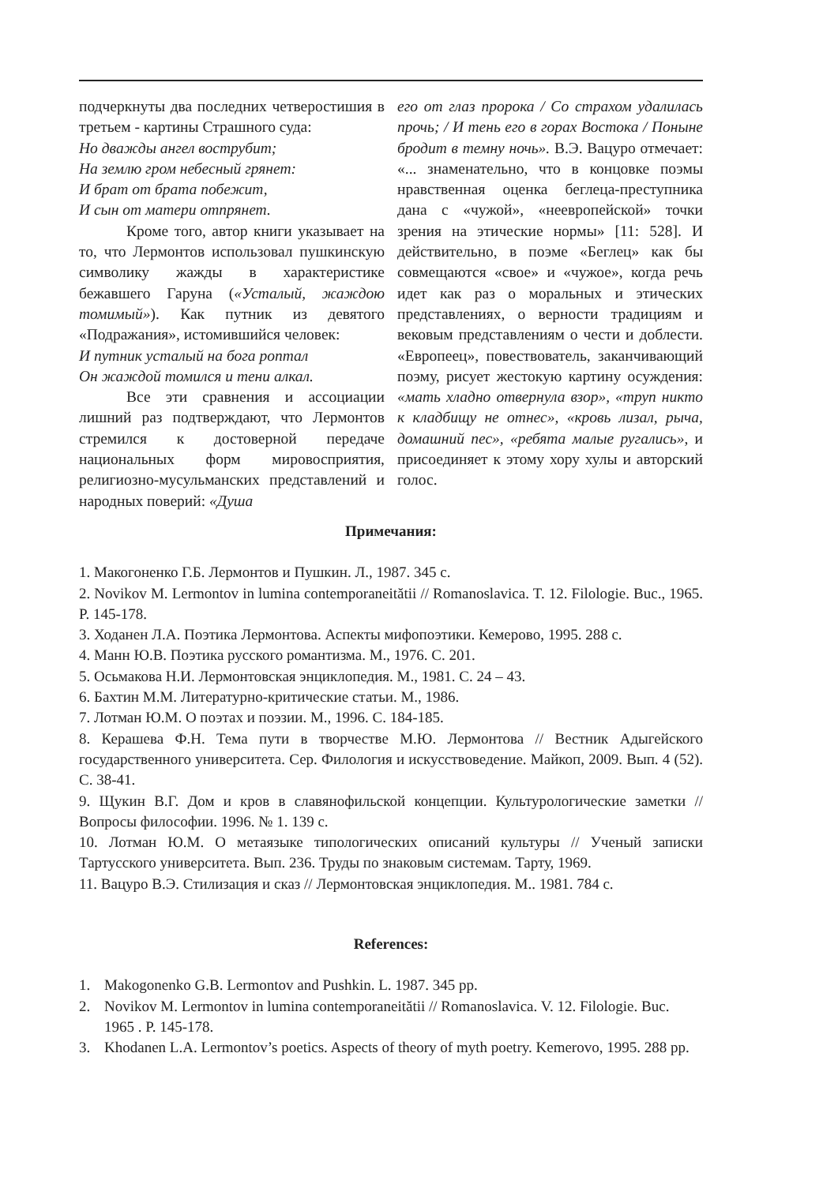подчеркнуты два последних четверостишия в третьем - картины Страшного суда:
Но дважды ангел вострубит;
На землю гром небесный грянет:
И брат от брата побежит,
И сын от матери отпрянет.
Кроме того, автор книги указывает на то, что Лермонтов использовал пушкинскую символику жажды в характеристике бежавшего Гаруна («Усталый, жаждою томимый»). Как путник из девятого «Подражания», истомившийся человек:
И путник усталый на бога роптал
Он жаждой томился и тени алкал.
Все эти сравнения и ассоциации лишний раз подтверждают, что Лермонтов стремился к достоверной передаче национальных форм мировосприятия, религиозно-мусульманских представлений и народных поверий: «Душа
его от глаз пророка / Со страхом удалилась прочь; / И тень его в горах Востока / Поныне бродит в темну ночь». В.Э. Вацуро отмечает: «... знаменательно, что в концовке поэмы нравственная оценка беглеца-преступника дана с «чужой», «неевропейской» точки зрения на этические нормы» [11: 528]. И действительно, в поэме «Беглец» как бы совмещаются «свое» и «чужое», когда речь идет как раз о моральных и этических представлениях, о верности традициям и вековым представлениям о чести и доблести. «Европеец», повествователь, заканчивающий поэму, рисует жестокую картину осуждения: «мать хладно отвернула взор», «труп никто к кладбищу не отнес», «кровь лизал, рыча, домашний пес», «ребята малые ругались», и присоединяет к этому хору хулы и авторский голос.
Примечания:
1. Макогоненко Г.Б. Лермонтов и Пушкин. Л., 1987. 345 с.
2. Novikov M. Lermontov in lumina contemporaneitătii // Romanoslavica. T. 12. Filologie. Buc., 1965. P. 145-178.
3. Ходанен Л.А. Поэтика Лермонтова. Аспекты мифопоэтики. Кемерово, 1995. 288 с.
4. Манн Ю.В. Поэтика русского романтизма. М., 1976. С. 201.
5. Осьмакова Н.И. Лермонтовская энциклопедия. М., 1981. С. 24 – 43.
6. Бахтин М.М. Литературно-критические статьи. М., 1986.
7. Лотман Ю.М. О поэтах и поэзии. М., 1996. С. 184-185.
8. Керашева Ф.Н. Тема пути в творчестве М.Ю. Лермонтова // Вестник Адыгейского государственного университета. Сер. Филология и искусствоведение. Майкоп, 2009. Вып. 4 (52). С. 38-41.
9. Щукин В.Г. Дом и кров в славянофильской концепции. Культурологические заметки // Вопросы философии. 1996. № 1. 139 с.
10. Лотман Ю.М. О метаязыке типологических описаний культуры // Ученый записки Тартусского университета. Вып. 236. Труды по знаковым системам. Тарту, 1969.
11. Вацуро В.Э. Стилизация и сказ // Лермонтовская энциклопедия. М.. 1981. 784 с.
References:
1. Makogonenko G.B. Lermontov and Pushkin. L. 1987. 345 pp.
2. Novikov M. Lermontov in lumina contemporaneitătii // Romanoslavica. V. 12. Filologie. Buc. 1965 . P. 145-178.
3. Khodanen L.A. Lermontov’s poetics. Aspects of theory of myth poetry. Kemerovo, 1995. 288 pp.